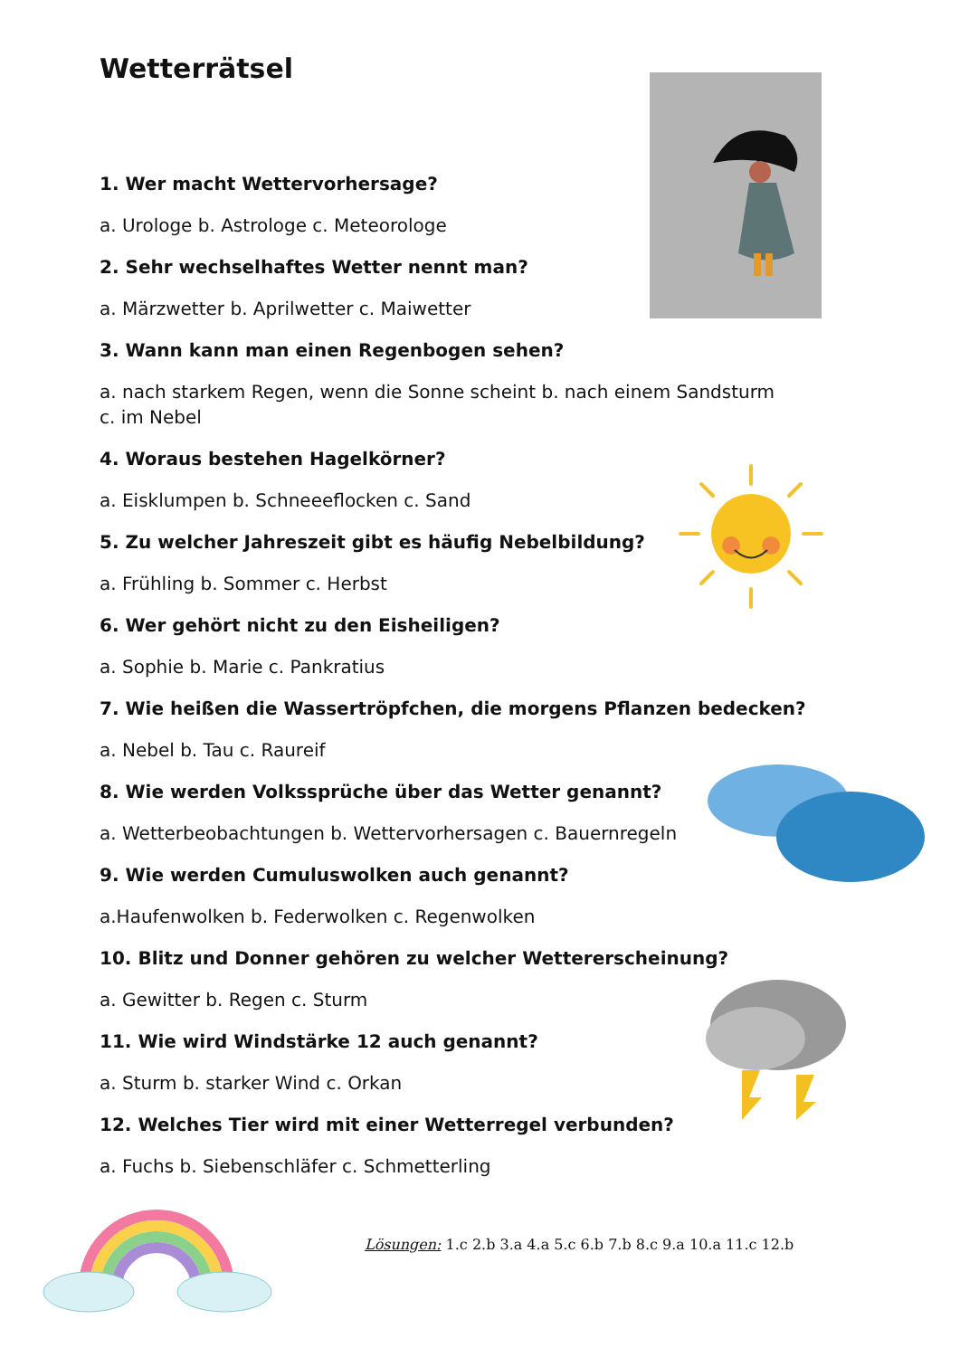Wetterrätsel
1. Wer macht Wettervorhersage?
a. Urologe b. Astrologe c. Meteorologe
2. Sehr wechselhaftes Wetter nennt man?
a. Märzwetter b. Aprilwetter c. Maiwetter
3. Wann kann man einen Regenbogen sehen?
a. nach starkem Regen, wenn die Sonne scheint b. nach einem Sandsturm c. im Nebel
4. Woraus bestehen Hagelkörner?
a. Eisklumpen b. Schneeeflocken c. Sand
5. Zu welcher Jahreszeit gibt es häufig Nebelbildung?
a. Frühling b. Sommer c. Herbst
6. Wer gehört nicht zu den Eisheiligen?
a. Sophie b. Marie c. Pankratius
7. Wie heißen die Wassertröpfchen, die morgens Pflanzen bedecken?
a. Nebel b. Tau c. Raureif
8. Wie werden Volkssprüche über das Wetter genannt?
a. Wetterbeobachtungen b. Wettervorhersagen c. Bauernregeln
9. Wie werden Cumuluswolken auch genannt?
a.Haufenwolken b. Federwolken c. Regenwolken
10. Blitz und Donner gehören zu welcher Wettererscheinung?
a. Gewitter b. Regen c. Sturm
11. Wie wird Windstärke 12 auch genannt?
a. Sturm b. starker Wind c. Orkan
12. Welches Tier wird mit einer Wetterregel verbunden?
a. Fuchs b. Siebenschläfer c. Schmetterling
Lösungen: 1.c 2.b 3.a 4.a 5.c 6.b 7.b 8.c 9.a 10.a 11.c 12.b